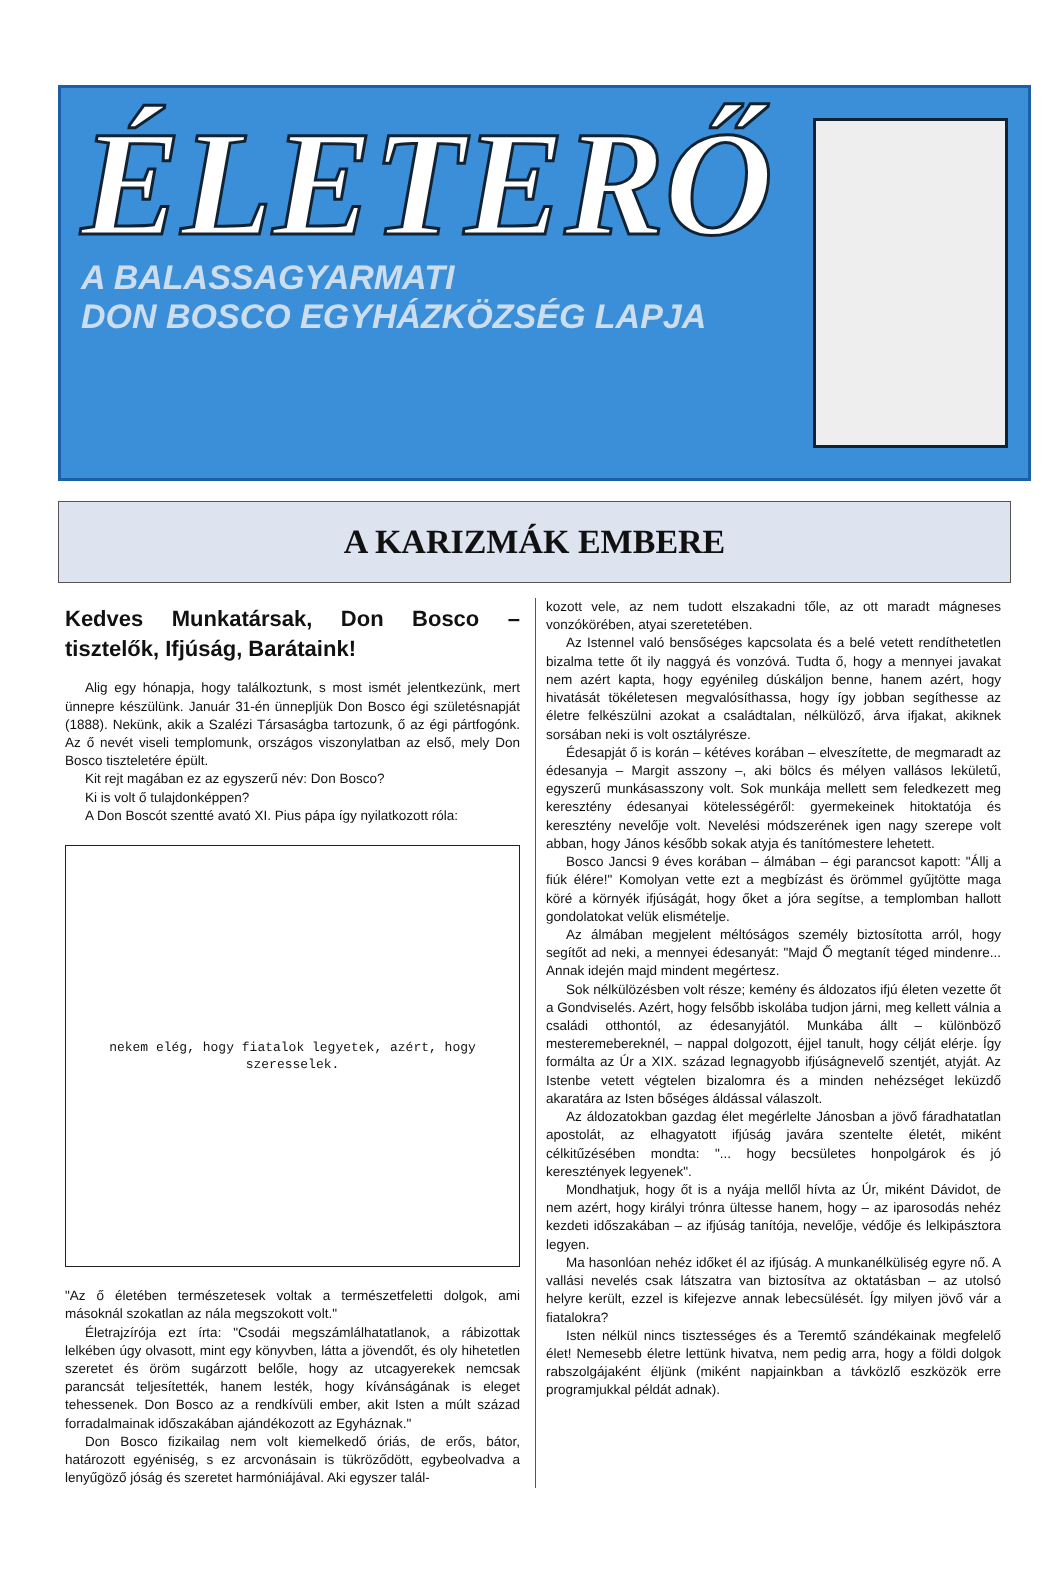ÉLETERŐ
A BALASSAGYARMATI
DON BOSCO EGYHÁZKÖZSÉG LAPJA
A KARIZMÁK EMBERE
Kedves Munkatársak, Don Bosco – tisztelők, Ifjúság, Barátaink!
Alig egy hónapja, hogy találkoztunk, s most ismét jelentkezünk, mert ünnepre készülünk. Január 31-én ünnepljük Don Bosco égi születésnapját (1888). Nekünk, akik a Szalézi Társaságba tartozunk, ő az égi pártfogónk. Az ő nevét viseli templomunk, országos viszonylatban az első, mely Don Bosco tiszteletére épült.
Kit rejt magában ez az egyszerű név: Don Bosco?
Ki is volt ő tulajdonképpen?
A Don Boscót szentté avató XI. Pius pápa így nyilatkozott róla:
nekem elég, hogy fiatalok legyetek, azért, hogy szeresselek.
"Az ő életében természetesek voltak a természetfeletti dolgok, ami másoknál szokatlan az nála megszokott volt."
Életrajzírója ezt írta: "Csodái megszámlálhatatlanok, a rábizottak lelkében úgy olvasott, mint egy könyvben, látta a jövendőt, és oly hihetetlen szeretet és öröm sugárzott belőle, hogy az utcagyerekek nemcsak parancsát teljesítették, hanem lesték, hogy kívánságának is eleget tehessenek. Don Bosco az a rendkívüli ember, akit Isten a múlt század forradalmainak időszakában ajándékozott az Egyháznak."
Don Bosco fizikailag nem volt kiemelkedő óriás, de erős, bátor, határozott egyéniség, s ez arcvonásain is tükröződött, egybeolvadva a lenyűgöző jóság és szeretet harmóniájával. Aki egyszer talál-
kozott vele, az nem tudott elszakadni tőle, az ott maradt mágneses vonzókörében, atyai szeretetében.
Az Istennel való bensőséges kapcsolata és a belé vetett rendíthetetlen bizalma tette őt ily naggyá és vonzóvá. Tudta ő, hogy a mennyei javakat nem azért kapta, hogy egyénileg dúskáljon benne, hanem azért, hogy hivatását tökéletesen megvalósíthassa, hogy így jobban segíthesse az életre felkészülni azokat a családtalan, nélkülöző, árva ifjakat, akiknek sorsában neki is volt osztályrésze.
Édesapját ő is korán – kétéves korában – elveszítette, de megmaradt az édesanyja – Margit asszony –, aki bölcs és mélyen vallásos lekületű, egyszerű munkásasszony volt. Sok munkája mellett sem feledkezett meg keresztény édesanyai kötelességéről: gyermekeinek hitoktatója és keresztény nevelője volt. Nevelési módszerének igen nagy szerepe volt abban, hogy János később sokak atyja és tanítómestere lehetett.
Bosco Jancsi 9 éves korában – álmában – égi parancsot kapott: "Állj a fiúk élére!" Komolyan vette ezt a megbízást és örömmel gyűjtötte maga köré a környék ifjúságát, hogy őket a jóra segítse, a templomban hallott gondolatokat velük elismételje.
Az álmában megjelent méltóságos személy biztosította arról, hogy segítőt ad neki, a mennyei édesanyát: "Majd Ő megtanít téged mindenre... Annak idején majd mindent megértesz.
Sok nélkülözésben volt része; kemény és áldozatos ifjú életen vezette őt a Gondviselés. Azért, hogy felsőbb iskolába tudjon járni, meg kellett válnia a családi otthontól, az édesanyjától. Munkába állt – különböző mesteremebereknél, – nappal dolgozott, éjjel tanult, hogy célját elérje. Így formálta az Úr a XIX. század legnagyobb ifjúságnevelő szentjét, atyját. Az Istenbe vetett végtelen bizalomra és a minden nehézséget leküzdő akaratára az Isten bőséges áldással válaszolt.
Az áldozatokban gazdag élet megérlelte Jánosban a jövő fáradhatatlan apostolát, az elhagyatott ifjúság javára szentelte életét, miként célkitűzésében mondta: "... hogy becsületes honpolgárok és jó keresztények legyenek".
Mondhatjuk, hogy őt is a nyája mellől hívta az Úr, miként Dávidot, de nem azért, hogy királyi trónra ültesse hanem, hogy – az iparosodás nehéz kezdeti időszakában – az ifjúság tanítója, nevelője, védője és lelkipásztora legyen.
Ma hasonlóan nehéz időket él az ifjúság. A munkanélküliség egyre nő. A vallási nevelés csak látszatra van biztosítva az oktatásban – az utolsó helyre került, ezzel is kifejezve annak lebecsülését. Így milyen jövő vár a fiatalokra?
Isten nélkül nincs tisztességes és a Teremtő szándékainak megfelelő élet! Nemesebb életre lettünk hivatva, nem pedig arra, hogy a földi dolgok rabszolgájaként éljünk (miként napjainkban a távközlő eszközök erre programjukkal példát adnak).